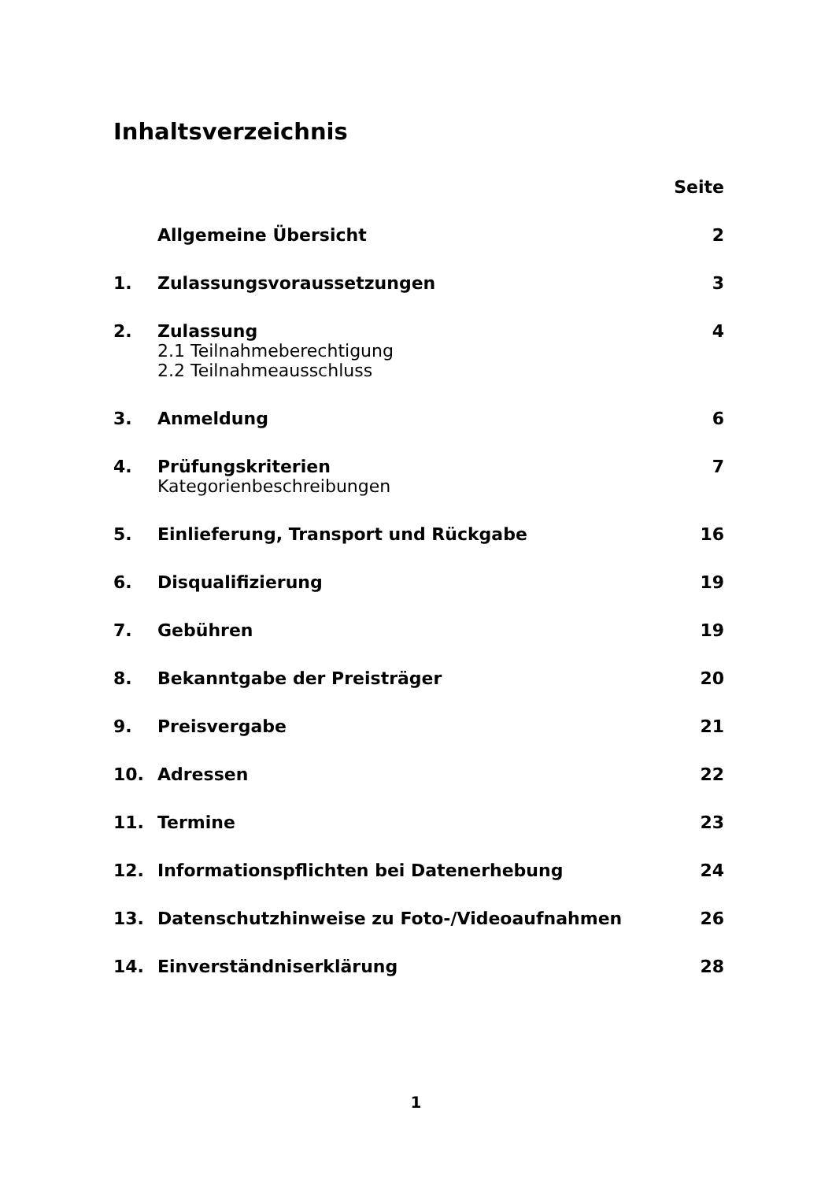Inhaltsverzeichnis
| | | Seite |
| | Allgemeine Übersicht | 2 |
| 1. | Zulassungsvoraussetzungen | 3 |
| 2. | Zulassung 2.1 Teilnahmeberechtigung 2.2 Teilnahmeausschluss | 4 |
| 3. | Anmeldung | 6 |
| 4. | Prüfungskriterien Kategorienbeschreibungen | 7 |
| 5. | Einlieferung, Transport und Rückgabe | 16 |
| 6. | Disqualifizierung | 19 |
| 7. | Gebühren | 19 |
| 8. | Bekanntgabe der Preisträger | 20 |
| 9. | Preisvergabe | 21 |
| 10. | Adressen | 22 |
| 11. | Termine | 23 |
| 12. | Informationspflichten bei Datenerhebung | 24 |
| 13. | Datenschutzhinweise zu Foto-/Videoaufnahmen | 26 |
| 14. | Einverständniserklärung | 28 |
1